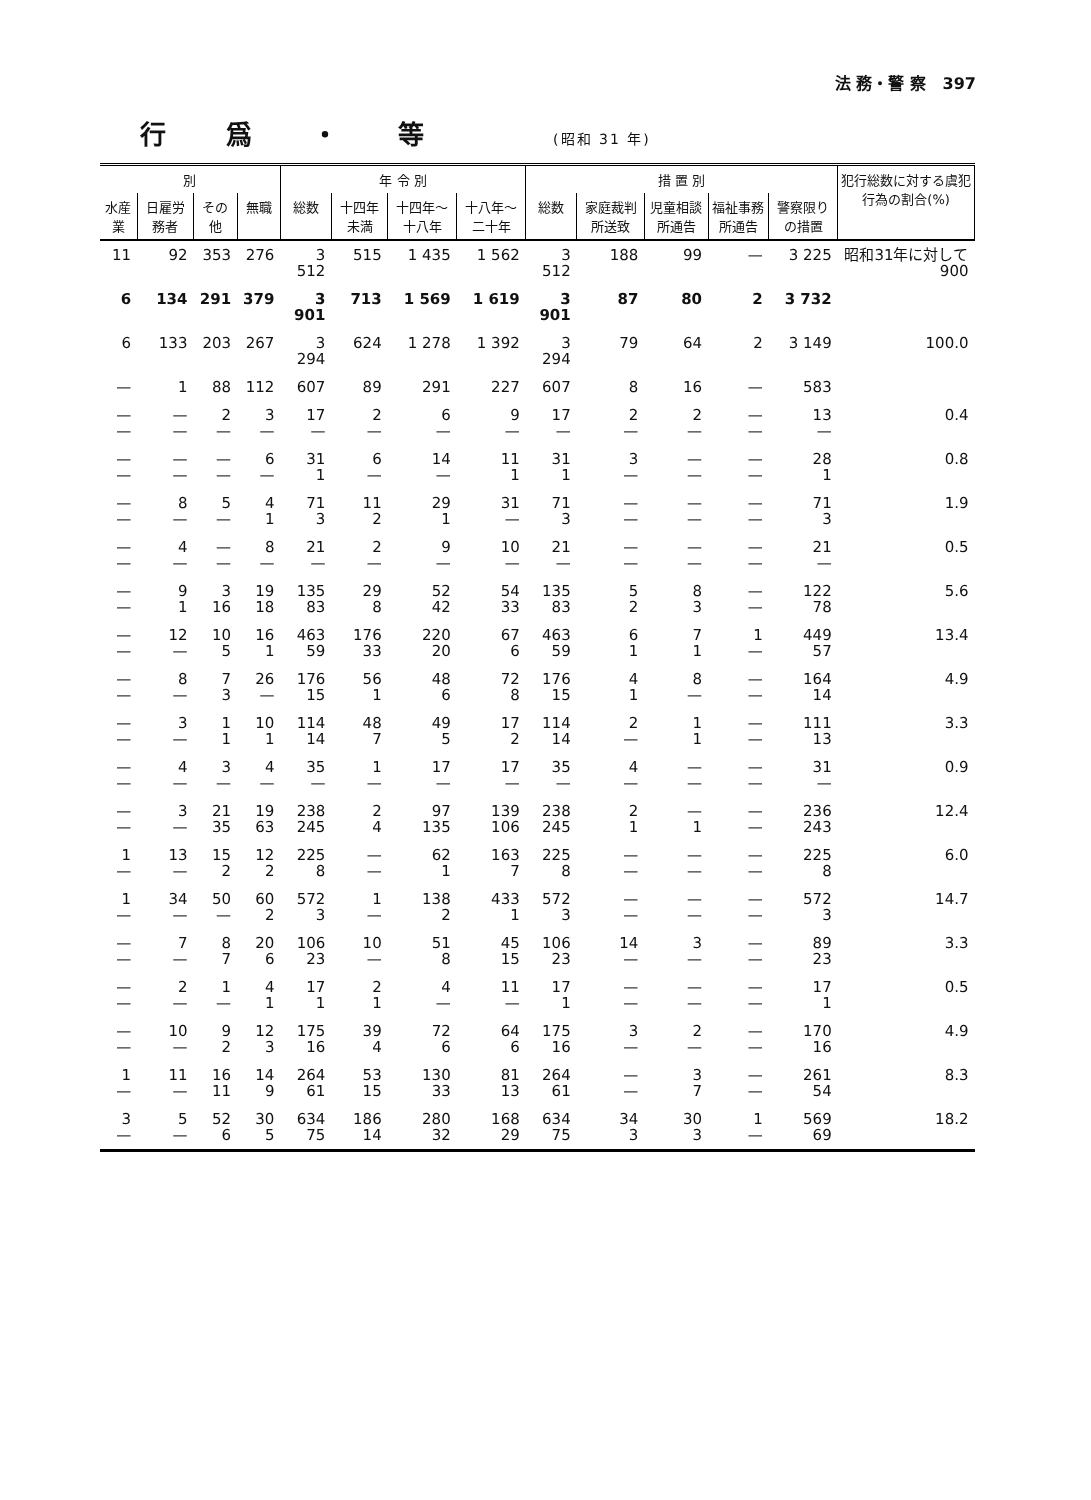法 務・警 察 397
行爲・等 (昭和 31 年)
| 別 | | | | 年 令 別 | | | | 措 置 別 | | | | | 犯行総数に対する虞犯行為の割合(%) |
| --- | --- | --- | --- | --- | --- | --- | --- | --- | --- | --- | --- | --- | --- |
| 水産業 | 日雇労務者 | その他 | 無職 | 総数 | 十四年未満 | 十四年〜十八年 | 十八年〜二十年 | 総数 | 家庭裁判所送致 | 児童相談所通告 | 福祉事務所通告 | 警察限りの措置 | |
| 11 | 92 | 353 | 276 | 3 512 | 515 | 1 435 | 1 562 | 3 512 | 188 | 99 | — | 3 225 | 昭和31年に対して 900 |
| 6 | 134 | 291 | 379 | 3 901 | 713 | 1 569 | 1 619 | 3 901 | 87 | 80 | 2 | 3 732 | |
| 6 | 133 | 203 | 267 | 3 294 | 624 | 1 278 | 1 392 | 3 294 | 79 | 64 | 2 | 3 149 | 100.0 |
| — | 1 | 88 | 112 | 607 | 89 | 291 | 227 | 607 | 8 | 16 | — | 583 | |
| — — | — — | 2 — | 3 — | 17 — | 2 — | 6 — | 9 — | 17 — | 2 — | 2 — | — — | 13 — | 0.4 |
| — — | — — | — — | 6 — | 31 1 | 6 — | 14 — | 11 1 | 31 1 | 3 — | — — | — — | 28 1 | 0.8 |
| — — | 8 — | 5 — | 4 1 | 71 3 | 11 2 | 29 1 | 31 — | 71 3 | — — | — — | — — | 71 3 | 1.9 |
| — — | 4 — | — — | 8 — | 21 — | 2 — | 9 — | 10 — | 21 — | — — | — — | — — | 21 — | 0.5 |
| — — | 9 1 | 3 16 | 19 18 | 135 83 | 29 8 | 52 42 | 54 33 | 135 83 | 5 2 | 8 3 | — — | 122 78 | 5.6 |
| — — | 12 — | 10 5 | 16 1 | 463 59 | 176 33 | 220 20 | 67 6 | 463 59 | 6 1 | 7 1 | 1 — | 449 57 | 13.4 |
| — — | 8 — | 7 3 | 26 — | 176 15 | 56 1 | 48 6 | 72 8 | 176 15 | 4 1 | 8 — | — — | 164 14 | 4.9 |
| — — | 3 — | 1 1 | 10 1 | 114 14 | 48 7 | 49 5 | 17 2 | 114 14 | 2 — | 1 1 | — — | 111 13 | 3.3 |
| — — | 4 — | 3 — | 4 — | 35 — | 1 — | 17 — | 17 — | 35 — | 4 — | — — | — — | 31 — | 0.9 |
| — — | 3 — | 21 35 | 19 63 | 238 245 | 2 4 | 97 135 | 139 106 | 238 245 | 2 1 | — 1 | — — | 236 243 | 12.4 |
| 1 — | 13 — | 15 2 | 12 2 | 225 8 | — — | 62 1 | 163 7 | 225 8 | — — | — — | — — | 225 8 | 6.0 |
| 1 — | 34 — | 50 — | 60 2 | 572 3 | 1 — | 138 2 | 433 1 | 572 3 | — — | — — | — — | 572 3 | 14.7 |
| — — | 7 — | 8 7 | 20 6 | 106 23 | 10 — | 51 8 | 45 15 | 106 23 | 14 — | 3 — | — — | 89 23 | 3.3 |
| — — | 2 — | 1 — | 4 1 | 17 1 | 2 1 | 4 — | 11 — | 17 1 | — — | — — | — — | 17 1 | 0.5 |
| — — | 10 — | 9 2 | 12 3 | 175 16 | 39 4 | 72 6 | 64 6 | 175 16 | 3 — | 2 — | — — | 170 16 | 4.9 |
| 1 — | 11 — | 16 11 | 14 9 | 264 61 | 53 15 | 130 33 | 81 13 | 264 61 | — — | 3 7 | — — | 261 54 | 8.3 |
| 3 — | 5 — | 52 6 | 30 5 | 634 75 | 186 14 | 280 32 | 168 29 | 634 75 | 34 3 | 30 3 | 1 — | 569 69 | 18.2 |